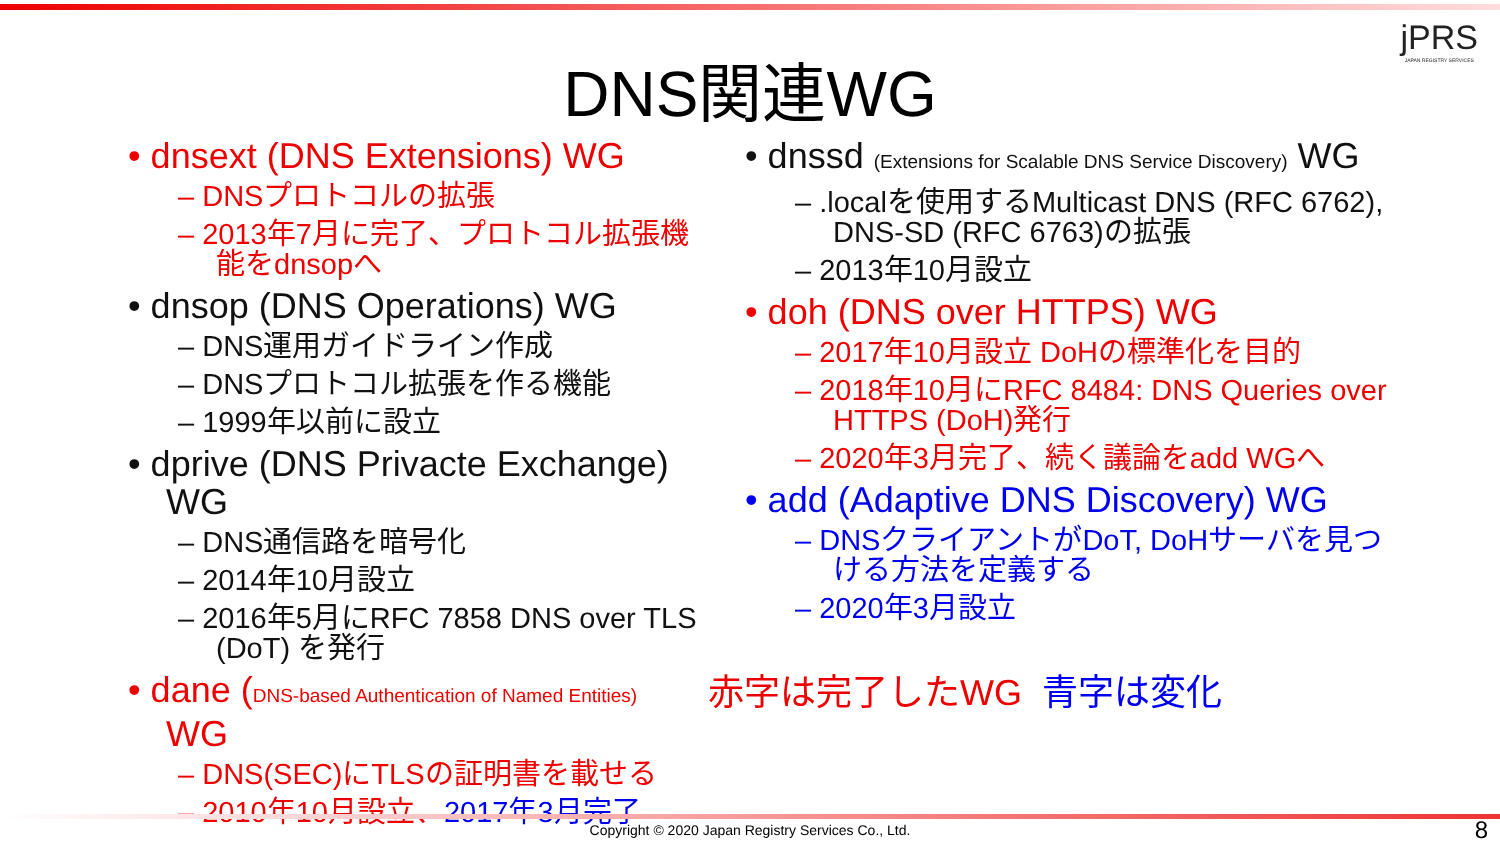jPRS
JAPAN REGISTRY SERVICES
DNS関連WG
• dnsext (DNS Extensions) WG
– DNSプロトコルの拡張
– 2013年7月に完了、プロトコル拡張機能をdnsopへ
• dnsop (DNS Operations) WG
– DNS運用ガイドライン作成
– DNSプロトコル拡張を作る機能
– 1999年以前に設立
• dprive (DNS Privacte Exchange) WG
– DNS通信路を暗号化
– 2014年10月設立
– 2016年5月にRFC 7858 DNS over TLS (DoT) を発行
• dane (DNS-based Authentication of Named Entities) WG
– DNS(SEC)にTLSの証明書を載せる
– 2010年10月設立、2017年3月完了
• dnssd (Extensions for Scalable DNS Service Discovery) WG
– .localを使用するMulticast DNS (RFC 6762), DNS-SD (RFC 6763)の拡張
– 2013年10月設立
• doh (DNS over HTTPS) WG
– 2017年10月設立 DoHの標準化を目的
– 2018年10月にRFC 8484: DNS Queries over HTTPS (DoH)発行
– 2020年3月完了、続く議論をadd WGへ
• add (Adaptive DNS Discovery) WG
– DNSクライアントがDoT, DoHサーバを見つける方法を定義する
– 2020年3月設立
赤字は完了したWG 青字は変化
Copyright © 2020 Japan Registry Services Co., Ltd. 8